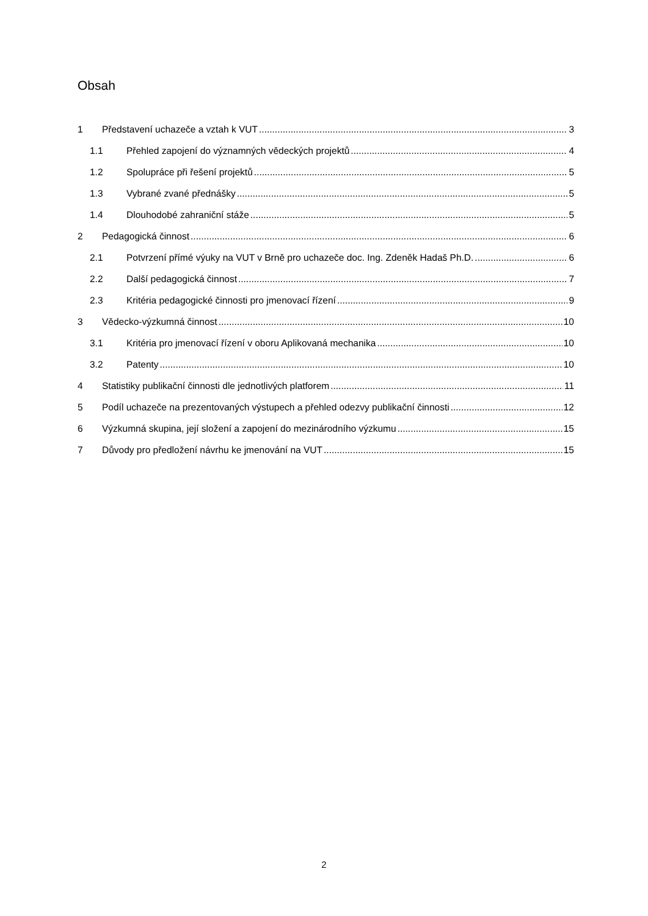Obsah
1 Představení uchazeče a vztah k VUT 3
1.1 Přehled zapojení do významných vědeckých projektů 4
1.2 Spolupráce při řešení projektů 5
1.3 Vybrané zvané přednášky 5
1.4 Dlouhodobé zahraniční stáže 5
2 Pedagogická činnost 6
2.1 Potvrzení přímé výuky na VUT v Brně pro uchazeče doc. Ing. Zdeněk Hadaš Ph.D. 6
2.2 Další pedagogická činnost 7
2.3 Kritéria pedagogické činnosti pro jmenovací řízení 9
3 Vědecko-výzkumná činnost 10
3.1 Kritéria pro jmenovací řízení v oboru Aplikovaná mechanika 10
3.2 Patenty 10
4 Statistiky publikační činnosti dle jednotlivých platforem 11
5 Podíl uchazeče na prezentovaných výstupech a přehled odezvy publikační činnosti 12
6 Výzkumná skupina, její složení a zapojení do mezinárodního výzkumu 15
7 Důvody pro předložení návrhu ke jmenování na VUT 15
2